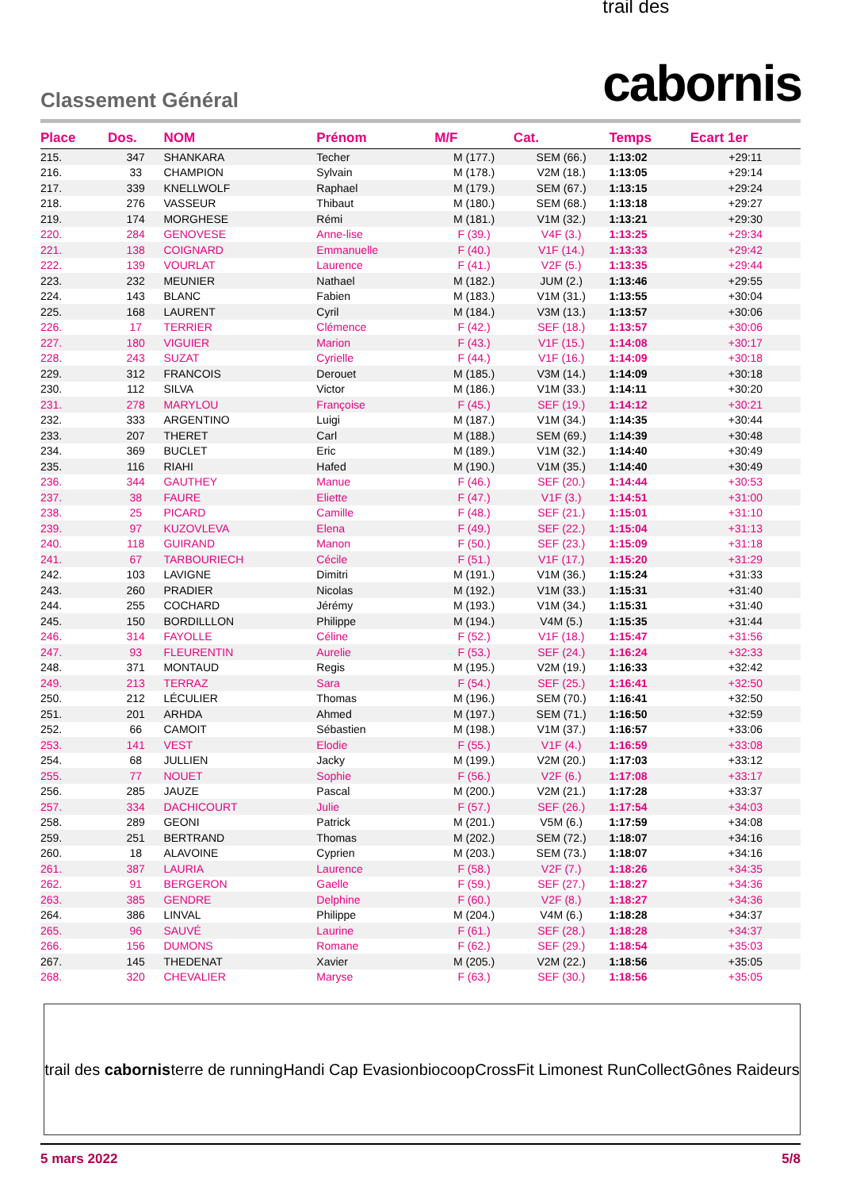Classement Général
trail des
cabornis
| Place | Dos. | NOM | Prénom | M/F | Cat. | Temps | Ecart 1er |
| --- | --- | --- | --- | --- | --- | --- | --- |
| 215. | 347 | SHANKARA | Techer | M (177.) | SEM (66.) | 1:13:02 | +29:11 |
| 216. | 33 | CHAMPION | Sylvain | M (178.) | V2M (18.) | 1:13:05 | +29:14 |
| 217. | 339 | KNELLWOLF | Raphael | M (179.) | SEM (67.) | 1:13:15 | +29:24 |
| 218. | 276 | VASSEUR | Thibaut | M (180.) | SEM (68.) | 1:13:18 | +29:27 |
| 219. | 174 | MORGHESE | Rémi | M (181.) | V1M (32.) | 1:13:21 | +29:30 |
| 220. | 284 | GENOVESE | Anne-lise | F (39.) | V4F (3.) | 1:13:25 | +29:34 |
| 221. | 138 | COIGNARD | Emmanuelle | F (40.) | V1F (14.) | 1:13:33 | +29:42 |
| 222. | 139 | VOURLAT | Laurence | F (41.) | V2F (5.) | 1:13:35 | +29:44 |
| 223. | 232 | MEUNIER | Nathael | M (182.) | JUM (2.) | 1:13:46 | +29:55 |
| 224. | 143 | BLANC | Fabien | M (183.) | V1M (31.) | 1:13:55 | +30:04 |
| 225. | 168 | LAURENT | Cyril | M (184.) | V3M (13.) | 1:13:57 | +30:06 |
| 226. | 17 | TERRIER | Clémence | F (42.) | SEF (18.) | 1:13:57 | +30:06 |
| 227. | 180 | VIGUIER | Marion | F (43.) | V1F (15.) | 1:14:08 | +30:17 |
| 228. | 243 | SUZAT | Cyrielle | F (44.) | V1F (16.) | 1:14:09 | +30:18 |
| 229. | 312 | FRANCOIS | Derouet | M (185.) | V3M (14.) | 1:14:09 | +30:18 |
| 230. | 112 | SILVA | Victor | M (186.) | V1M (33.) | 1:14:11 | +30:20 |
| 231. | 278 | MARYLOU | Françoise | F (45.) | SEF (19.) | 1:14:12 | +30:21 |
| 232. | 333 | ARGENTINO | Luigi | M (187.) | V1M (34.) | 1:14:35 | +30:44 |
| 233. | 207 | THERET | Carl | M (188.) | SEM (69.) | 1:14:39 | +30:48 |
| 234. | 369 | BUCLET | Eric | M (189.) | V1M (32.) | 1:14:40 | +30:49 |
| 235. | 116 | RIAHI | Hafed | M (190.) | V1M (35.) | 1:14:40 | +30:49 |
| 236. | 344 | GAUTHEY | Manue | F (46.) | SEF (20.) | 1:14:44 | +30:53 |
| 237. | 38 | FAURE | Eliette | F (47.) | V1F (3.) | 1:14:51 | +31:00 |
| 238. | 25 | PICARD | Camille | F (48.) | SEF (21.) | 1:15:01 | +31:10 |
| 239. | 97 | KUZOVLEVA | Elena | F (49.) | SEF (22.) | 1:15:04 | +31:13 |
| 240. | 118 | GUIRAND | Manon | F (50.) | SEF (23.) | 1:15:09 | +31:18 |
| 241. | 67 | TARBOURIECH | Cécile | F (51.) | V1F (17.) | 1:15:20 | +31:29 |
| 242. | 103 | LAVIGNE | Dimitri | M (191.) | V1M (36.) | 1:15:24 | +31:33 |
| 243. | 260 | PRADIER | Nicolas | M (192.) | V1M (33.) | 1:15:31 | +31:40 |
| 244. | 255 | COCHARD | Jérémy | M (193.) | V1M (34.) | 1:15:31 | +31:40 |
| 245. | 150 | BORDILLLON | Philippe | M (194.) | V4M (5.) | 1:15:35 | +31:44 |
| 246. | 314 | FAYOLLE | Céline | F (52.) | V1F (18.) | 1:15:47 | +31:56 |
| 247. | 93 | FLEURENTIN | Aurelie | F (53.) | SEF (24.) | 1:16:24 | +32:33 |
| 248. | 371 | MONTAUD | Regis | M (195.) | V2M (19.) | 1:16:33 | +32:42 |
| 249. | 213 | TERRAZ | Sara | F (54.) | SEF (25.) | 1:16:41 | +32:50 |
| 250. | 212 | LÉCULIER | Thomas | M (196.) | SEM (70.) | 1:16:41 | +32:50 |
| 251. | 201 | ARHDA | Ahmed | M (197.) | SEM (71.) | 1:16:50 | +32:59 |
| 252. | 66 | CAMOIT | Sébastien | M (198.) | V1M (37.) | 1:16:57 | +33:06 |
| 253. | 141 | VEST | Elodie | F (55.) | V1F (4.) | 1:16:59 | +33:08 |
| 254. | 68 | JULLIEN | Jacky | M (199.) | V2M (20.) | 1:17:03 | +33:12 |
| 255. | 77 | NOUET | Sophie | F (56.) | V2F (6.) | 1:17:08 | +33:17 |
| 256. | 285 | JAUZE | Pascal | M (200.) | V2M (21.) | 1:17:28 | +33:37 |
| 257. | 334 | DACHICOURT | Julie | F (57.) | SEF (26.) | 1:17:54 | +34:03 |
| 258. | 289 | GEONI | Patrick | M (201.) | V5M (6.) | 1:17:59 | +34:08 |
| 259. | 251 | BERTRAND | Thomas | M (202.) | SEM (72.) | 1:18:07 | +34:16 |
| 260. | 18 | ALAVOINE | Cyprien | M (203.) | SEM (73.) | 1:18:07 | +34:16 |
| 261. | 387 | LAURIA | Laurence | F (58.) | V2F (7.) | 1:18:26 | +34:35 |
| 262. | 91 | BERGERON | Gaelle | F (59.) | SEF (27.) | 1:18:27 | +34:36 |
| 263. | 385 | GENDRE | Delphine | F (60.) | V2F (8.) | 1:18:27 | +34:36 |
| 264. | 386 | LINVAL | Philippe | M (204.) | V4M (6.) | 1:18:28 | +34:37 |
| 265. | 96 | SAUVÉ | Laurine | F (61.) | SEF (28.) | 1:18:28 | +34:37 |
| 266. | 156 | DUMONS | Romane | F (62.) | SEF (29.) | 1:18:54 | +35:03 |
| 267. | 145 | THEDENAT | Xavier | M (205.) | V2M (22.) | 1:18:56 | +35:05 |
| 268. | 320 | CHEVALIER | Maryse | F (63.) | SEF (30.) | 1:18:56 | +35:05 |
trail des cabornis terre de running Handi Cap Evasion biocoop CrossFit Limonest RunCollect Gônes Raideurs
5 mars 2022 5/8